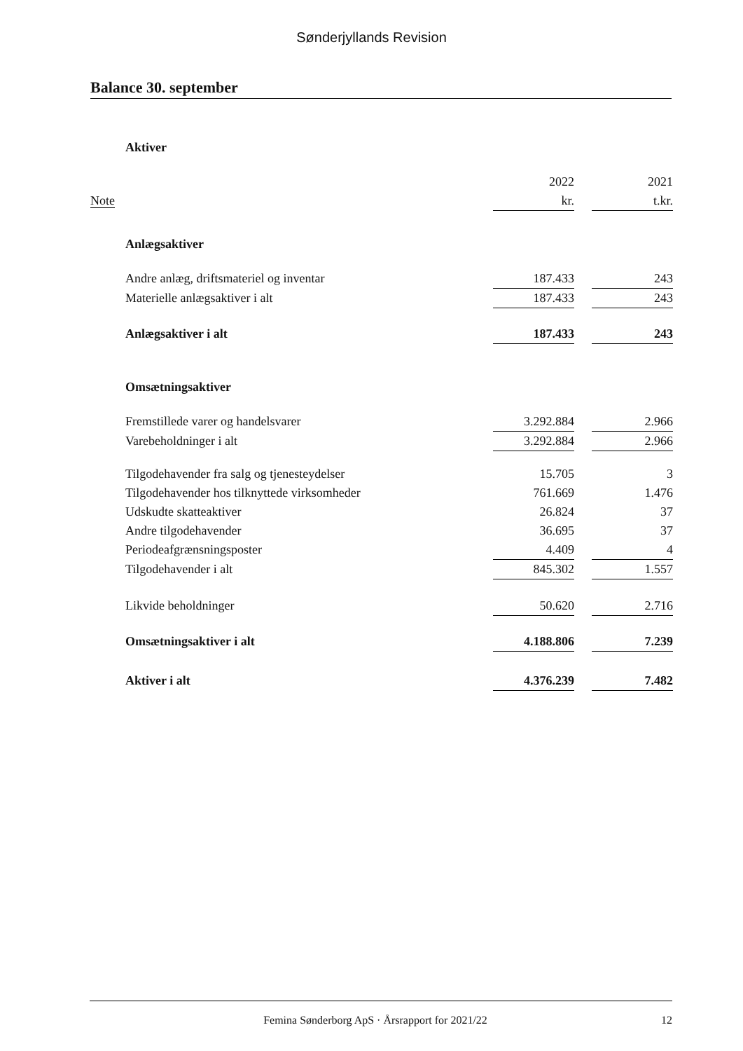Sønderjyllands Revision
Balance 30. september
| | Aktiver | | | |
| | | 2022 | | 2021 |
| Note | | kr. | | t.kr. |
| | Anlægsaktiver | | | |
| | Andre anlæg, driftsmateriel og inventar | 187.433 | | 243 |
| | Materielle anlægsaktiver i alt | 187.433 | | 243 |
| | Anlægsaktiver i alt | 187.433 | | 243 |
| | Omsætningsaktiver | | | |
| | Fremstillede varer og handelsvarer | 3.292.884 | | 2.966 |
| | Varebeholdninger i alt | 3.292.884 | | 2.966 |
| | Tilgodehavender fra salg og tjenesteydelser | 15.705 | | 3 |
| | Tilgodehavender hos tilknyttede virksomheder | 761.669 | | 1.476 |
| | Udskudte skatteaktiver | 26.824 | | 37 |
| | Andre tilgodehavender | 36.695 | | 37 |
| | Periodeafgrænsningsposter | 4.409 | | 4 |
| | Tilgodehavender i alt | 845.302 | | 1.557 |
| | Likvide beholdninger | 50.620 | | 2.716 |
| | Omsætningsaktiver i alt | 4.188.806 | | 7.239 |
| | Aktiver i alt | 4.376.239 | | 7.482 |
Femina Sønderborg ApS · Årsrapport for 2021/22 12